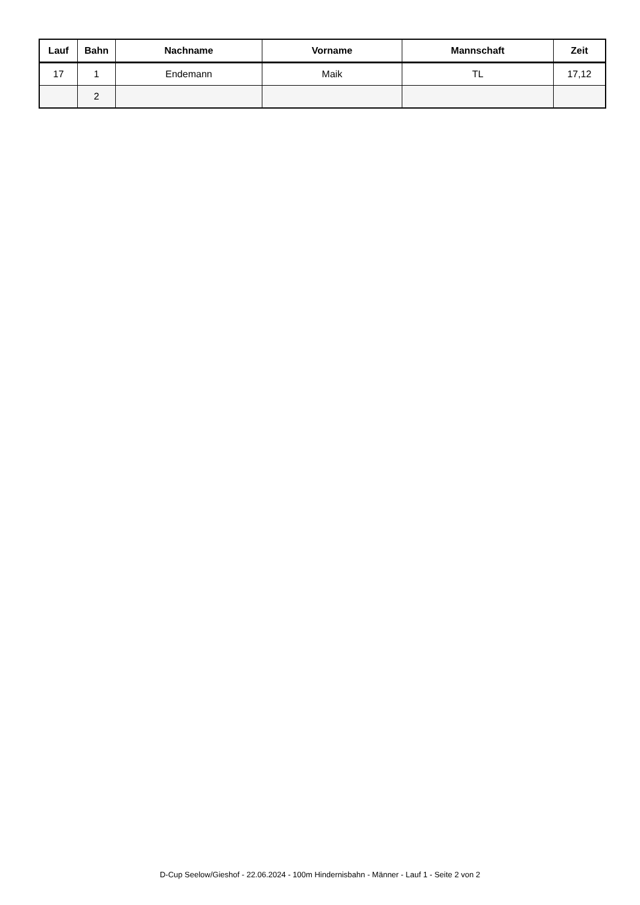| Lauf | Bahn | Nachname | Vorname | Mannschaft | Zeit |
| --- | --- | --- | --- | --- | --- |
| 17 | 1 | Endemann | Maik | TL | 17,12 |
| | 2 | | | | |
D-Cup Seelow/Gieshof - 22.06.2024 - 100m Hindernisbahn - Männer - Lauf 1 - Seite 2 von 2